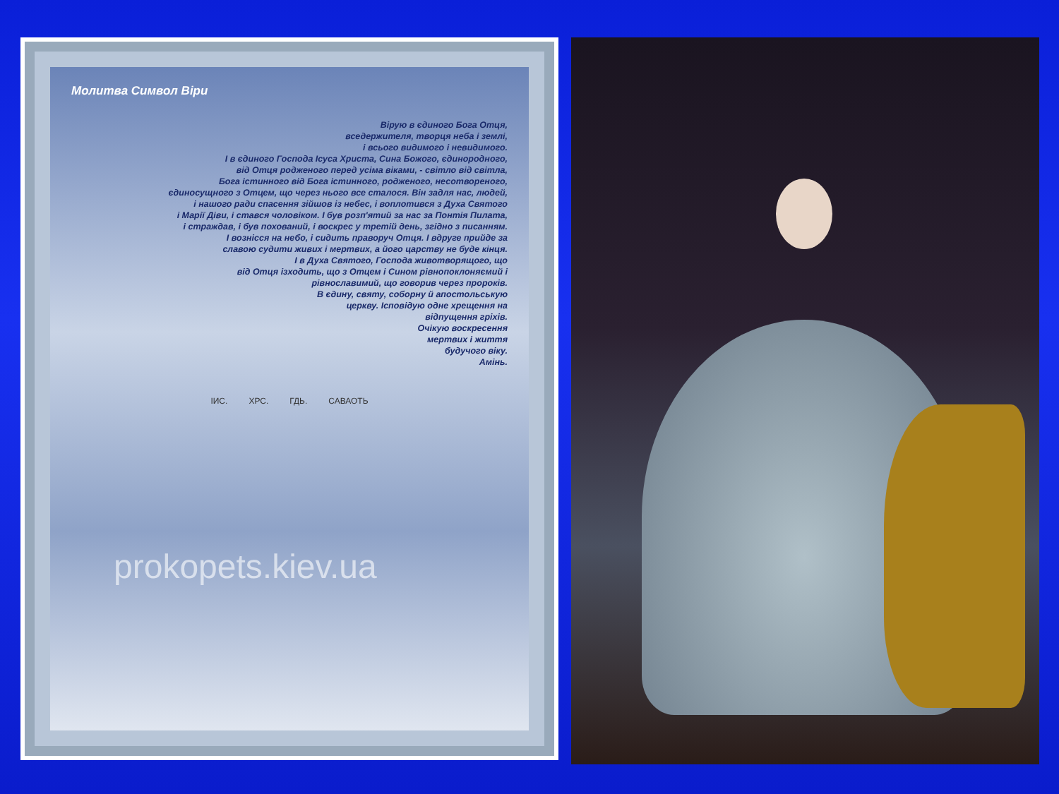Молитва Символ Віри
Вірую в єдиного Бога Отця,
вседержителя, творця неба і землі,
і всього видимого і невидимого.
І в єдиного Господа Ісуса Христа, Сина Божого, єдинородного,
від Отця родженого перед усіма віками, - світло від світла,
Бога істинного від Бога істинного, родженого, несотвореного,
єдиносущного з Отцем, що через нього все сталося. Він задля нас, людей,
і нашого ради спасення зійшов із небес, і воплотився з Духа Святого
і Марії Діви, і стався чоловіком. І був розп'ятий за нас за Понтія Пилата,
і страждав, і був похований, і воскрес у третій день, згідно з писанням.
І вознісся на небо, і сидить праворуч Отця. І вдруге прийде за
славою судити живих і мертвих, а його царству не буде кінця.
І в Духа Святого, Господа животворящого, що
від Отця ізходить, що з Отцем і Сином рівнопоклоняємий і
рівнославимий, що говорив через пророків.
В єдину, святу, соборну й апостольськую
церкву. Ісповідую одне хрещення на
відпущення гріхів.
Очікую воскресення
мертвих і життя
будучого віку.
Амінь.
ІИС. ХРС. ГДЬ. САВАОТЬ
prokopets.kiev.ua